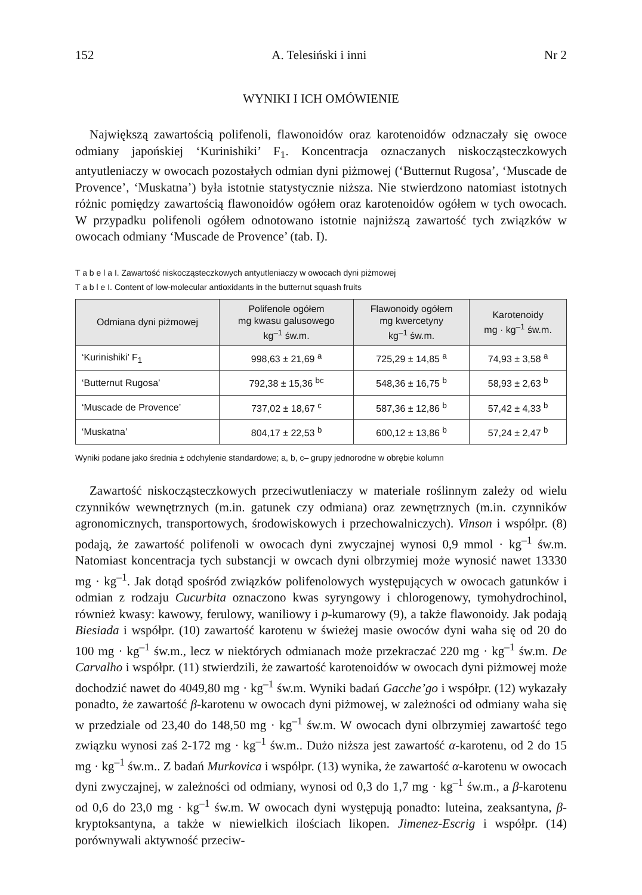152 A. Telesiński i inni Nr 2
WYNIKI I ICH OMÓWIENIE
Największą zawartością polifenoli, flawonoidów oraz karotenoidów odznaczały się owoce odmiany japońskiej ‘Kurinishiki’ F<sub>1</sub>. Koncentracja oznaczanych niskocząsteczkowych antyutleniaczy w owocach pozostałych odmian dyni piżmowej (‘Butternut Rugosa’, ‘Muscade de Provence’, ‘Muskatna’) była istotnie statystycznie niższa. Nie stwierdzono natomiast istotnych różnic pomiędzy zawartością flawonoidów ogółem oraz karotenoidów ogółem w tych owocach. W przypadku polifenoli ogółem odnotowano istotnie najniższą zawartość tych związków w owocach odmiany ‘Muscade de Provence’ (tab. I).
T a b e l a I. Zawartość niskocząsteczkowych antyutleniaczy w owocach dyni piżmowej
T a b l e I. Content of low-molecular antioxidants in the butternut squash fruits
| Odmiana dyni piżmowej | Polifenole ogółem mg kwasu galusowego kg<sup>–1</sup> św.m. | Flawonoidy ogółem mg kwercetyny kg<sup>–1</sup> św.m. | Karotenoidy mg · kg<sup>–1</sup> św.m. |
| --- | --- | --- | --- |
| ‘Kurinishiki’ F<sub>1</sub> | 998,63 ± 21,69 <sup>a</sup> | 725,29 ± 14,85 <sup>a</sup> | 74,93 ± 3,58 <sup>a</sup> |
| ‘Butternut Rugosa’ | 792,38 ± 15,36 <sup>bc</sup> | 548,36 ± 16,75 <sup>b</sup> | 58,93 ± 2,63 <sup>b</sup> |
| ‘Muscade de Provence’ | 737,02 ± 18,67 <sup>c</sup> | 587,36 ± 12,86 <sup>b</sup> | 57,42 ± 4,33 <sup>b</sup> |
| ‘Muskatna’ | 804,17 ± 22,53 <sup>b</sup> | 600,12 ± 13,86 <sup>b</sup> | 57,24 ± 2,47 <sup>b</sup> |
Wyniki podane jako średnia ± odchylenie standardowe; a, b, c– grupy jednorodne w obrębie kolumn
Zawartość niskocząsteczkowych przeciwutleniaczy w materiale roślinnym zależy od wielu czynników wewnętrznych (m.in. gatunek czy odmiana) oraz zewnętrznych (m.in. czynników agronomicznych, transportowych, środowiskowych i przechowalniczych). Vinson i współpr. (8) podają, że zawartość polifenoli w owocach dyni zwyczajnej wynosi 0,9 mmol · kg<sup>–1</sup> św.m. Natomiast koncentracja tych substancji w owcach dyni olbrzymiej może wynosić nawet 13330 mg · kg<sup>–1</sup>. Jak dotąd spośród związków polifenolowych występujących w owocach gatunków i odmian z rodzaju Cucurbita oznaczono kwas syryngowy i chlorogenowy, tymohydrochinol, również kwasy: kawowy, ferulowy, waniliowy i p-kumarowy (9), a także flawonoidy. Jak podają Biesiada i współpr. (10) zawartość karotenu w świeżej masie owoców dyni waha się od 20 do 100 mg · kg<sup>–1</sup> św.m., lecz w niektórych odmianach może przekraczać 220 mg · kg<sup>–1</sup> św.m. De Carvalho i współpr. (11) stwierdzili, że zawartość karotenoidów w owocach dyni piżmowej może dochodzić nawet do 4049,80 mg · kg<sup>–1</sup> św.m. Wyniki badań Gacche’go i współpr. (12) wykazały ponadto, że zawartość β-karotenu w owocach dyni piżmowej, w zależności od odmiany waha się w przedziale od 23,40 do 148,50 mg · kg<sup>–1</sup> św.m. W owocach dyni olbrzymiej zawartość tego związku wynosi zaś 2-172 mg · kg<sup>–1</sup> św.m.. Dużo niższa jest zawartość α-karotenu, od 2 do 15 mg · kg<sup>–1</sup> św.m.. Z badań Murkovica i współpr. (13) wynika, że zawartość α-karotenu w owocach dyni zwyczajnej, w zależności od odmiany, wynosi od 0,3 do 1,7 mg · kg<sup>–1</sup> św.m., a β-karotenu od 0,6 do 23,0 mg · kg<sup>–1</sup> św.m. W owocach dyni występują ponadto: luteina, zeaksantyna, β-kryptoksantyna, a także w niewielkich ilościach likopen. Jimenez-Escrig i współpr. (14) porównywali aktywność przeciw-